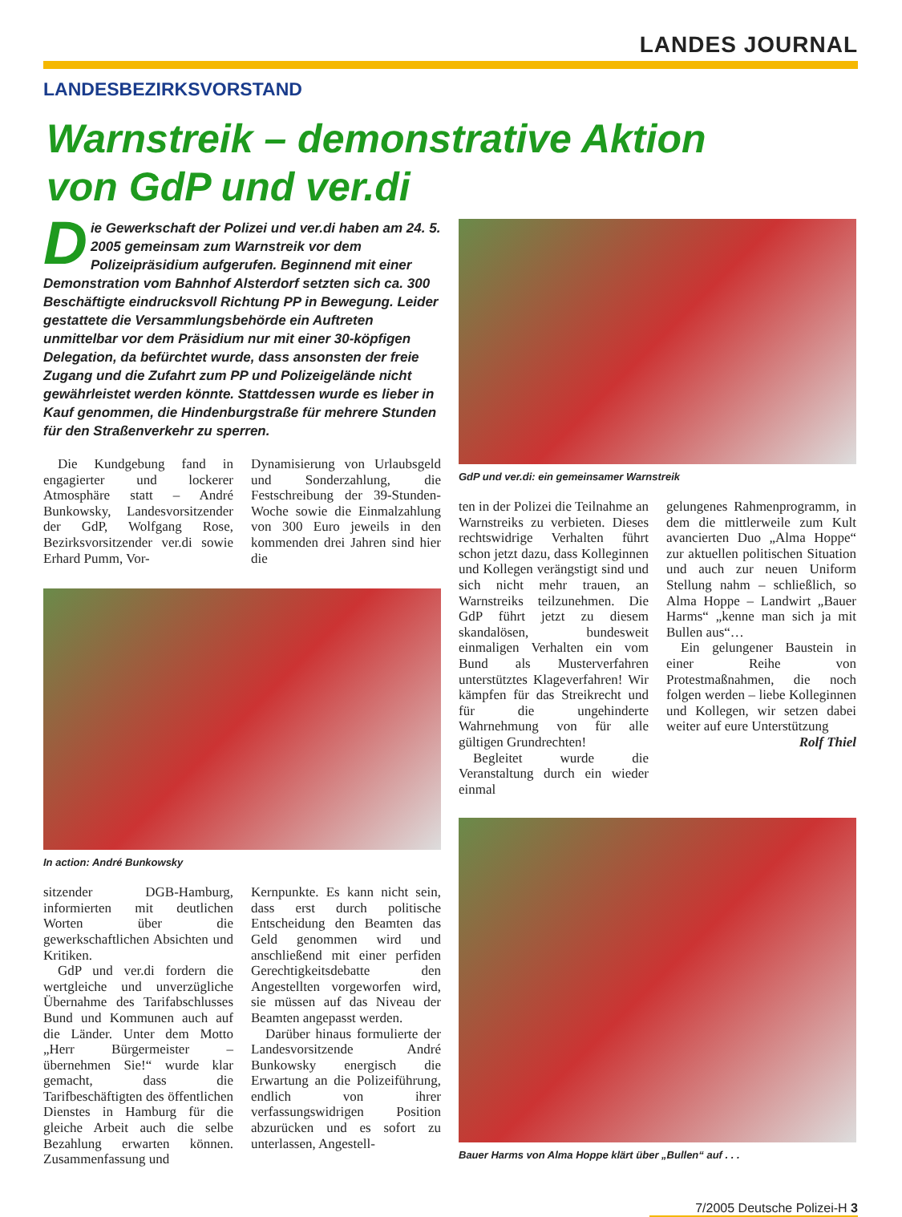LANDES JOURNAL
LANDESBEZIRKSVORSTAND
Warnstreik – demonstrative Aktion
von GdP und ver.di
Die Gewerkschaft der Polizei und ver.di haben am 24. 5. 2005 gemeinsam zum Warnstreik vor dem Polizeipräsidium aufgerufen. Beginnend mit einer Demonstration vom Bahnhof Alsterdorf setzten sich ca. 300 Beschäftigte eindrucksvoll Richtung PP in Bewegung. Leider gestattete die Versammlungsbehörde ein Auftreten unmittelbar vor dem Präsidium nur mit einer 30-köpfigen Delegation, da befürchtet wurde, dass ansonsten der freie Zugang und die Zufahrt zum PP und Polizeigelände nicht gewährleistet werden könnte. Stattdessen wurde es lieber in Kauf genommen, die Hindenburgstraße für mehrere Stunden für den Straßenverkehr zu sperren.
Die Kundgebung fand in engagierter und lockerer Atmosphäre statt – André Bunkowsky, Landesvorsitzender der GdP, Wolfgang Rose, Bezirksvorsitzender ver.di sowie Erhard Pumm, Vor-
Dynamisierung von Urlaubsgeld und Sonderzahlung, die Festschreibung der 39-Stunden-Woche sowie die Einmalzahlung von 300 Euro jeweils in den kommenden drei Jahren sind hier die
In action: André Bunkowsky
sitzender DGB-Hamburg, informierten mit deutlichen Worten über die gewerkschaftlichen Absichten und Kritiken.
GdP und ver.di fordern die wertgleiche und unverzügliche Übernahme des Tarifabschlusses Bund und Kommunen auch auf die Länder. Unter dem Motto „Herr Bürgermeister – übernehmen Sie!“ wurde klar gemacht, dass die Tarifbeschäftigten des öffentlichen Dienstes in Hamburg für die gleiche Arbeit auch die selbe Bezahlung erwarten können. Zusammenfassung und
Kernpunkte. Es kann nicht sein, dass erst durch politische Entscheidung den Beamten das Geld genommen wird und anschließend mit einer perfiden Gerechtigkeitsdebatte den Angestellten vorgeworfen wird, sie müssen auf das Niveau der Beamten angepasst werden.
Darüber hinaus formulierte der Landesvorsitzende André Bunkowsky energisch die Erwartung an die Polizeiführung, endlich von ihrer verfassungswidrigen Position abzurücken und es sofort zu unterlassen, Angestell-
GdP und ver.di: ein gemeinsamer Warnstreik
ten in der Polizei die Teilnahme an Warnstreiks zu verbieten. Dieses rechtswidrige Verhalten führt schon jetzt dazu, dass Kolleginnen und Kollegen verängstigt sind und sich nicht mehr trauen, an Warnstreiks teilzunehmen. Die GdP führt jetzt zu diesem skandalösen, bundesweit einmaligen Verhalten ein vom Bund als Musterverfahren unterstütztes Klageverfahren! Wir kämpfen für das Streikrecht und für die ungehinderte Wahrnehmung von für alle gültigen Grundrechten!
Begleitet wurde die Veranstaltung durch ein wieder einmal
gelungenes Rahmenprogramm, in dem die mittlerweile zum Kult avancierten Duo „Alma Hoppe“ zur aktuellen politischen Situation und auch zur neuen Uniform Stellung nahm – schließlich, so Alma Hoppe – Landwirt „Bauer Harms“ „kenne man sich ja mit Bullen aus“…
Ein gelungener Baustein in einer Reihe von Protestmaßnahmen, die noch folgen werden – liebe Kolleginnen und Kollegen, wir setzen dabei weiter auf eure Unterstützung
Rolf Thiel
Bauer Harms von Alma Hoppe klärt über „Bullen“ auf . . .
7/2005 Deutsche Polizei-H 3